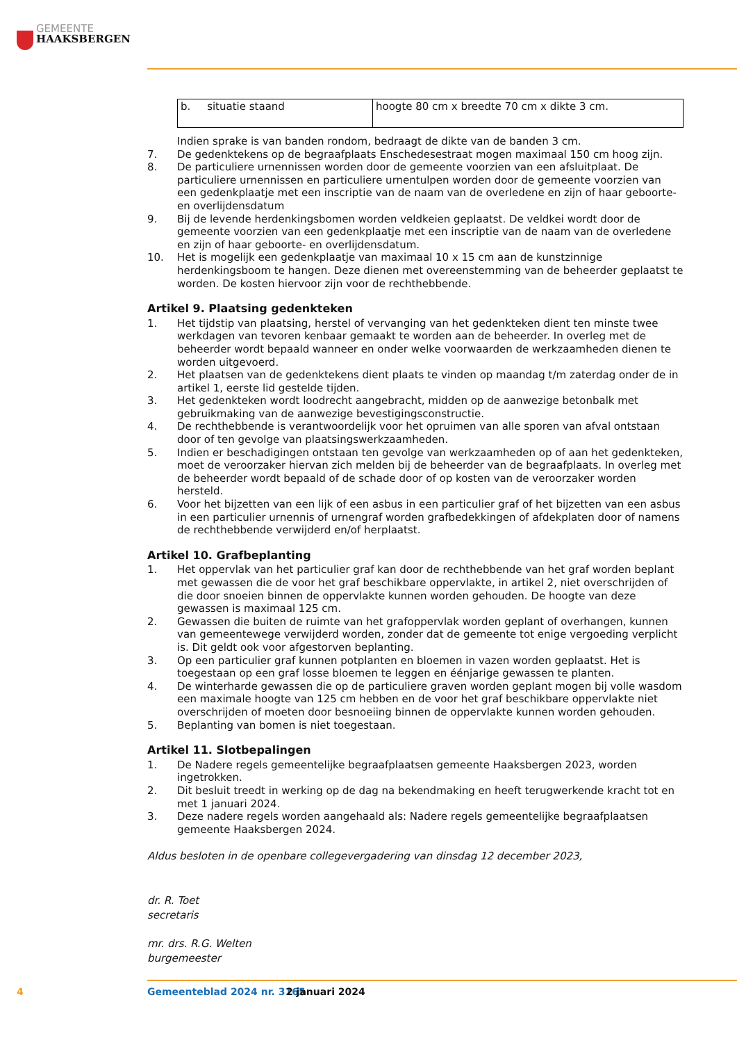GEMEENTE
HAAKSBERGEN
| b. situatie staand | hoogte 80 cm x breedte 70 cm x dikte 3 cm. |
Indien sprake is van banden rondom, bedraagt de dikte van de banden 3 cm.
7. De gedenktekens op de begraafplaats Enschedesestraat mogen maximaal 150 cm hoog zijn.
8. De particuliere urnennissen worden door de gemeente voorzien van een afsluitplaat. De particuliere urnennissen en particuliere urnentulpen worden door de gemeente voorzien van een gedenkplaatje met een inscriptie van de naam van de overledene en zijn of haar geboorte- en overlijdensdatum
9. Bij de levende herdenkingsbomen worden veldkeien geplaatst. De veldkei wordt door de gemeente voorzien van een gedenkplaatje met een inscriptie van de naam van de overledene en zijn of haar geboorte- en overlijdensdatum.
10. Het is mogelijk een gedenkplaatje van maximaal 10 x 15 cm aan de kunstzinnige herdenkingsboom te hangen. Deze dienen met overeenstemming van de beheerder geplaatst te worden. De kosten hiervoor zijn voor de rechthebbende.
Artikel 9. Plaatsing gedenkteken
1. Het tijdstip van plaatsing, herstel of vervanging van het gedenkteken dient ten minste twee werkdagen van tevoren kenbaar gemaakt te worden aan de beheerder. In overleg met de beheerder wordt bepaald wanneer en onder welke voorwaarden de werkzaamheden dienen te worden uitgevoerd.
2. Het plaatsen van de gedenktekens dient plaats te vinden op maandag t/m zaterdag onder de in artikel 1, eerste lid gestelde tijden.
3. Het gedenkteken wordt loodrecht aangebracht, midden op de aanwezige betonbalk met gebruikmaking van de aanwezige bevestigingsconstructie.
4. De rechthebbende is verantwoordelijk voor het opruimen van alle sporen van afval ontstaan door of ten gevolge van plaatsingswerkzaamheden.
5. Indien er beschadigingen ontstaan ten gevolge van werkzaamheden op of aan het gedenkteken, moet de veroorzaker hiervan zich melden bij de beheerder van de begraafplaats. In overleg met de beheerder wordt bepaald of de schade door of op kosten van de veroorzaker worden hersteld.
6. Voor het bijzetten van een lijk of een asbus in een particulier graf of het bijzetten van een asbus in een particulier urnennis of urnengraf worden grafbedekkingen of afdekplaten door of namens de rechthebbende verwijderd en/of herplaatst.
Artikel 10. Grafbeplanting
1. Het oppervlak van het particulier graf kan door de rechthebbende van het graf worden beplant met gewassen die de voor het graf beschikbare oppervlakte, in artikel 2, niet overschrijden of die door snoeien binnen de oppervlakte kunnen worden gehouden. De hoogte van deze gewassen is maximaal 125 cm.
2. Gewassen die buiten de ruimte van het grafoppervlak worden geplant of overhangen, kunnen van gemeentewege verwijderd worden, zonder dat de gemeente tot enige vergoeding verplicht is. Dit geldt ook voor afgestorven beplanting.
3. Op een particulier graf kunnen potplanten en bloemen in vazen worden geplaatst. Het is toegestaan op een graf losse bloemen te leggen en éénjarige gewassen te planten.
4. De winterharde gewassen die op de particuliere graven worden geplant mogen bij volle wasdom een maximale hoogte van 125 cm hebben en de voor het graf beschikbare oppervlakte niet overschrijden of moeten door besnoeiing binnen de oppervlakte kunnen worden gehouden.
5. Beplanting van bomen is niet toegestaan.
Artikel 11. Slotbepalingen
1. De Nadere regels gemeentelijke begraafplaatsen gemeente Haaksbergen 2023, worden ingetrokken.
2. Dit besluit treedt in werking op de dag na bekendmaking en heeft terugwerkende kracht tot en met 1 januari 2024.
3. Deze nadere regels worden aangehaald als: Nadere regels gemeentelijke begraafplaatsen gemeente Haaksbergen 2024.
Aldus besloten in de openbare collegevergadering van dinsdag 12 december 2023,
dr. R. Toet
secretaris
mr. drs. R.G. Welten
burgemeester
4 Gemeenteblad 2024 nr. 3165 2 januari 2024